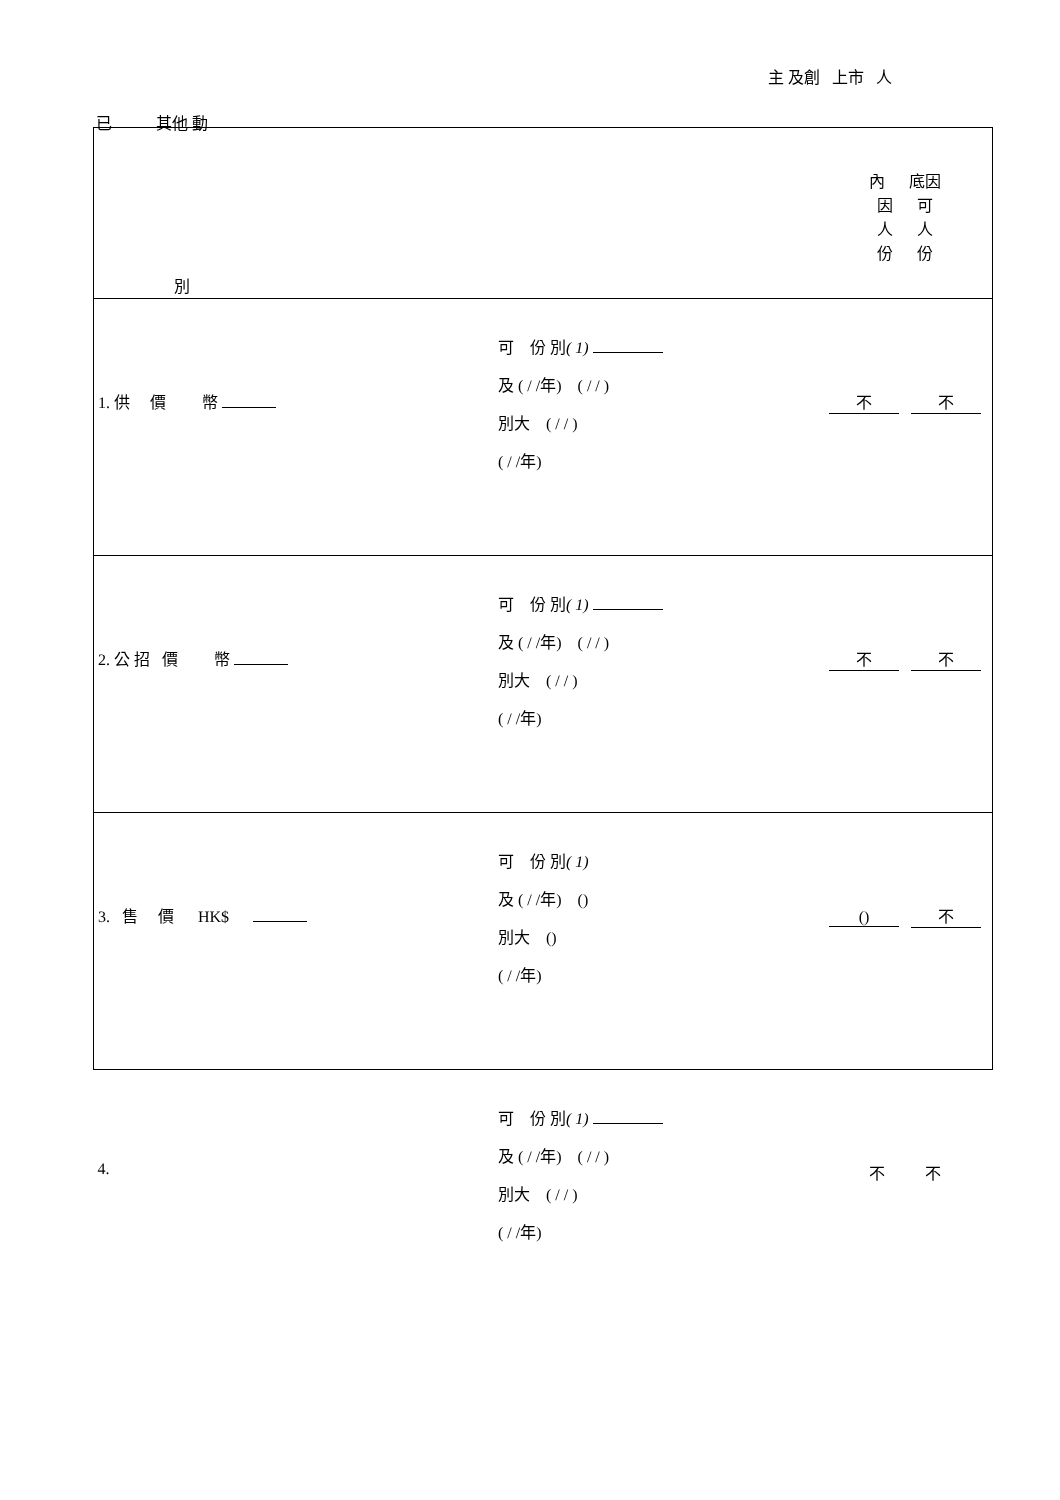主 及創 上市 人
已 其他 動
| 別 | | 內 底因 因 可 人 人 份 份 |
| 1. 供 價 幣 | 可 份 別 ( 1) 及 ( / /年) ( / / ) 別大 ( / / ) ( / /年) | 不 不 |
| 2. 公 招 價 幣 | 可 份 別 ( 1) 及 ( / /年) ( / / ) 別大 ( / / ) ( / /年) | 不 不 |
| 3. 售 價 HK$ | 可 份 別 ( 1) 及 ( / /年) () 別大 () ( / /年) | () 不 |
| 4. | 可 份 別 ( 1) 及 ( / /年) ( / / ) 別大 ( / / ) ( / /年) | 不 不 |